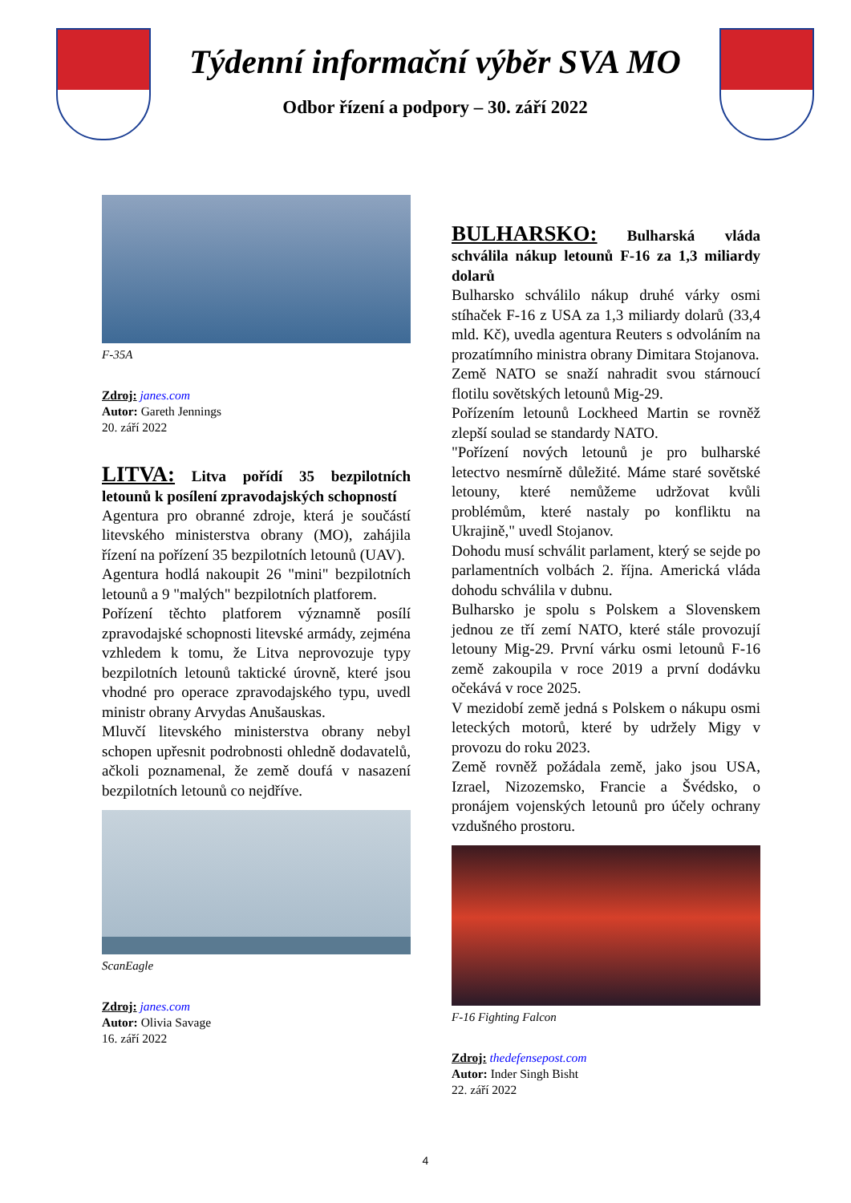Týdenní informační výběr SVA MO
Odbor řízení a podpory – 30. září 2022
F-35A
Zdroj: janes.com
Autor: Gareth Jennings
20. září 2022
LITVA: Litva pořídí 35 bezpilotních letounů k posílení zpravodajských schopností
Agentura pro obranné zdroje, která je součástí litevského ministerstva obrany (MO), zahájila řízení na pořízení 35 bezpilotních letounů (UAV).
Agentura hodlá nakoupit 26 "mini" bezpilotních letounů a 9 "malých" bezpilotních platforem.
Pořízení těchto platforem významně posílí zpravodajské schopnosti litevské armády, zejména vzhledem k tomu, že Litva neprovozuje typy bezpilotních letounů taktické úrovně, které jsou vhodné pro operace zpravodajského typu, uvedl ministr obrany Arvydas Anušauskas.
Mluvčí litevského ministerstva obrany nebyl schopen upřesnit podrobnosti ohledně dodavatelů, ačkoli poznamenal, že země doufá v nasazení bezpilotních letounů co nejdříve.
ScanEagle
Zdroj: janes.com
Autor: Olivia Savage
16. září 2022
BULHARSKO: Bulharská vláda schválila nákup letounů F-16 za 1,3 miliardy dolarů
Bulharsko schválilo nákup druhé várky osmi stíhaček F-16 z USA za 1,3 miliardy dolarů (33,4 mld. Kč), uvedla agentura Reuters s odvoláním na prozatímního ministra obrany Dimitara Stojanova.
Země NATO se snaží nahradit svou stárnoucí flotilu sovětských letounů Mig-29.
Pořízením letounů Lockheed Martin se rovněž zlepší soulad se standardy NATO.
"Pořízení nových letounů je pro bulharské letectvo nesmírně důležité. Máme staré sovětské letouny, které nemůžeme udržovat kvůli problémům, které nastaly po konfliktu na Ukrajině," uvedl Stojanov.
Dohodu musí schválit parlament, který se sejde po parlamentních volbách 2. října. Americká vláda dohodu schválila v dubnu.
Bulharsko je spolu s Polskem a Slovenskem jednou ze tří zemí NATO, které stále provozují letouny Mig-29. První várku osmi letounů F-16 země zakoupila v roce 2019 a první dodávku očekává v roce 2025.
V mezidobí země jedná s Polskem o nákupu osmi leteckých motorů, které by udržely Migy v provozu do roku 2023.
Země rovněž požádala země, jako jsou USA, Izrael, Nizozemsko, Francie a Švédsko, o pronájem vojenských letounů pro účely ochrany vzdušného prostoru.
F-16 Fighting Falcon
Zdroj: thedefensepost.com
Autor: Inder Singh Bisht
22. září 2022
4